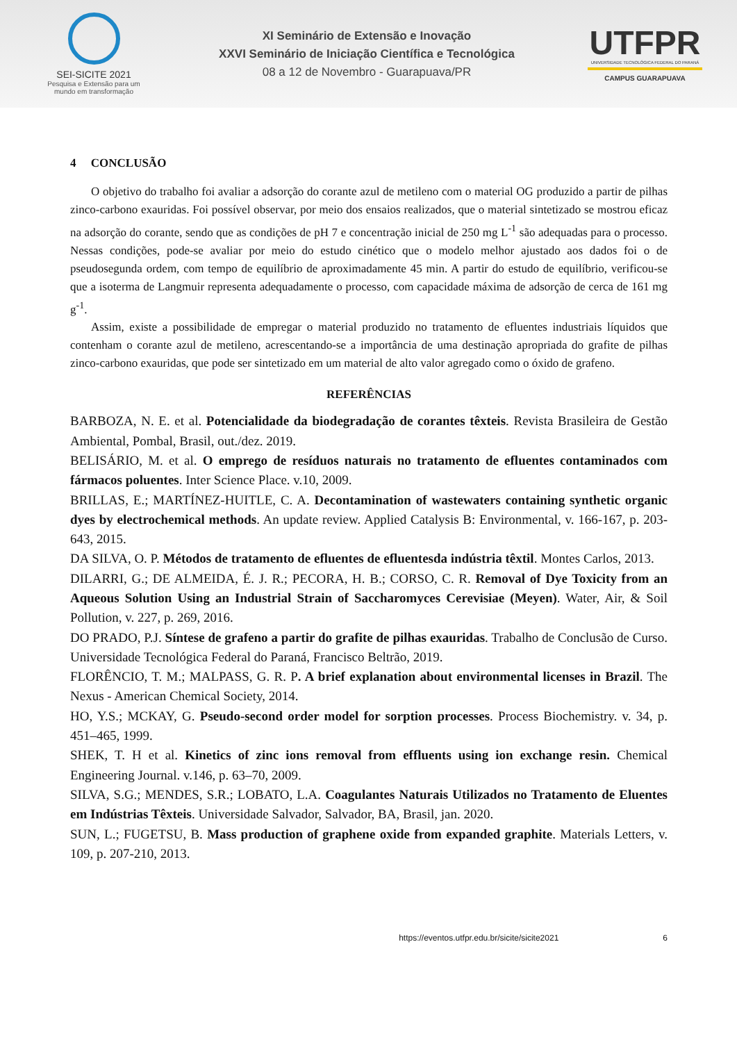SEI-SICITE 2021
Pesquisa e Extensão para um mundo em transformação
XI Seminário de Extensão e Inovação
XXVI Seminário de Iniciação Científica e Tecnológica
08 a 12 de Novembro - Guarapuava/PR
UTFPR
UNIVERSIDADE TECNOLÓGICA FEDERAL DO PARANÁ
CAMPUS GUARAPUAVA
4 CONCLUSÃO
O objetivo do trabalho foi avaliar a adsorção do corante azul de metileno com o material OG produzido a partir de pilhas zinco-carbono exauridas. Foi possível observar, por meio dos ensaios realizados, que o material sintetizado se mostrou eficaz na adsorção do corante, sendo que as condições de pH 7 e concentração inicial de 250 mg L<sup>-1</sup> são adequadas para o processo. Nessas condições, pode-se avaliar por meio do estudo cinético que o modelo melhor ajustado aos dados foi o de pseudosegunda ordem, com tempo de equilíbrio de aproximadamente 45 min. A partir do estudo de equilíbrio, verificou-se que a isoterma de Langmuir representa adequadamente o processo, com capacidade máxima de adsorção de cerca de 161 mg g<sup>-1</sup>.
Assim, existe a possibilidade de empregar o material produzido no tratamento de efluentes industriais líquidos que contenham o corante azul de metileno, acrescentando-se a importância de uma destinação apropriada do grafite de pilhas zinco-carbono exauridas, que pode ser sintetizado em um material de alto valor agregado como o óxido de grafeno.
REFERÊNCIAS
BARBOZA, N. E. et al. Potencialidade da biodegradação de corantes têxteis. Revista Brasileira de Gestão Ambiental, Pombal, Brasil, out./dez. 2019.
BELISÁRIO, M. et al. O emprego de resíduos naturais no tratamento de efluentes contaminados com fármacos poluentes. Inter Science Place. v.10, 2009.
BRILLAS, E.; MARTÍNEZ-HUITLE, C. A. Decontamination of wastewaters containing synthetic organic dyes by electrochemical methods. An update review. Applied Catalysis B: Environmental, v. 166-167, p. 203-643, 2015.
DA SILVA, O. P. Métodos de tratamento de efluentes de efluentesda indústria têxtil. Montes Carlos, 2013.
DILARRI, G.; DE ALMEIDA, É. J. R.; PECORA, H. B.; CORSO, C. R. Removal of Dye Toxicity from an Aqueous Solution Using an Industrial Strain of Saccharomyces Cerevisiae (Meyen). Water, Air, & Soil Pollution, v. 227, p. 269, 2016.
DO PRADO, P.J. Síntese de grafeno a partir do grafite de pilhas exauridas. Trabalho de Conclusão de Curso. Universidade Tecnológica Federal do Paraná, Francisco Beltrão, 2019.
FLORÊNCIO, T. M.; MALPASS, G. R. P. A brief explanation about environmental licenses in Brazil. The Nexus - American Chemical Society, 2014.
HO, Y.S.; MCKAY, G. Pseudo-second order model for sorption processes. Process Biochemistry. v. 34, p. 451–465, 1999.
SHEK, T. H et al. Kinetics of zinc ions removal from effluents using ion exchange resin. Chemical Engineering Journal. v.146, p. 63–70, 2009.
SILVA, S.G.; MENDES, S.R.; LOBATO, L.A. Coagulantes Naturais Utilizados no Tratamento de Eluentes em Indústrias Têxteis. Universidade Salvador, Salvador, BA, Brasil, jan. 2020.
SUN, L.; FUGETSU, B. Mass production of graphene oxide from expanded graphite. Materials Letters, v. 109, p. 207-210, 2013.
https://eventos.utfpr.edu.br/sicite/sicite2021 6